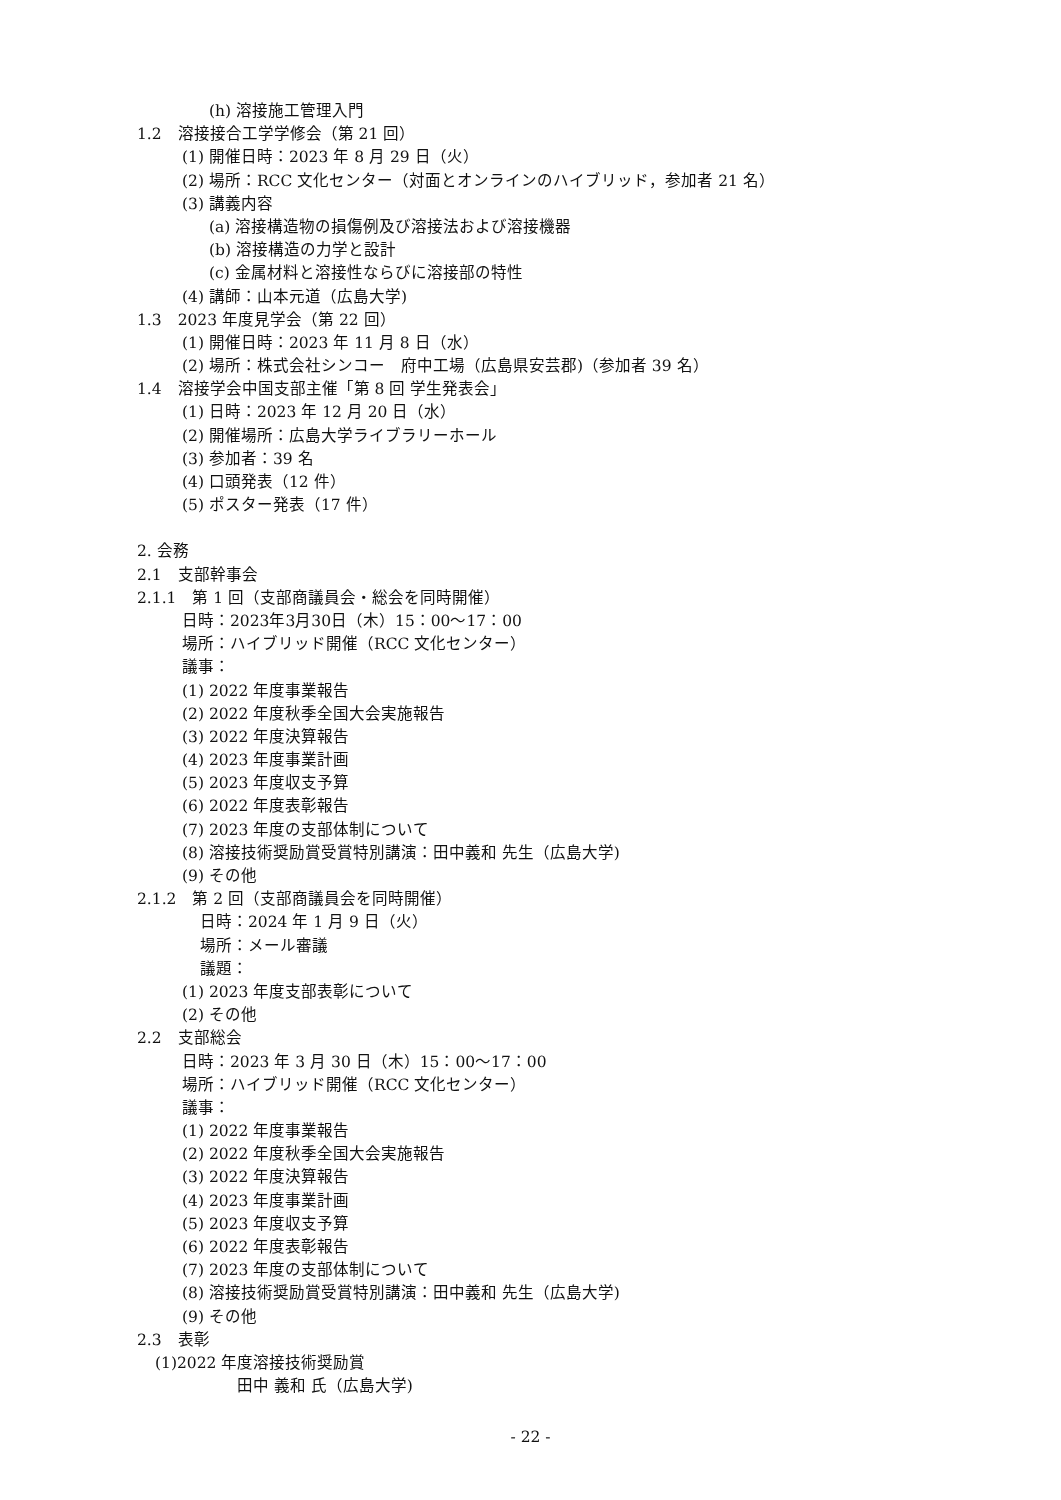(h) 溶接施工管理入門
1.2　溶接接合工学学修会（第 21 回）
(1) 開催日時：2023 年 8 月 29 日（火）
(2) 場所：RCC 文化センター（対面とオンラインのハイブリッド，参加者 21 名）
(3) 講義内容
(a) 溶接構造物の損傷例及び溶接法および溶接機器
(b) 溶接構造の力学と設計
(c) 金属材料と溶接性ならびに溶接部の特性
(4) 講師：山本元道（広島大学)
1.3　2023 年度見学会（第 22 回）
(1) 開催日時：2023 年 11 月 8 日（水）
(2) 場所：株式会社シンコー　府中工場（広島県安芸郡)（参加者 39 名）
1.4　溶接学会中国支部主催「第 8 回 学生発表会」
(1) 日時：2023 年 12 月 20 日（水）
(2) 開催場所：広島大学ライブラリーホール
(3) 参加者：39 名
(4) 口頭発表（12 件）
(5) ポスター発表（17 件）
2. 会務
2.1　支部幹事会
2.1.1　第 1 回（支部商議員会・総会を同時開催）
日時：2023年3月30日（木）15：00～17：00
場所：ハイブリッド開催（RCC 文化センター）
議事：
(1) 2022 年度事業報告
(2) 2022 年度秋季全国大会実施報告
(3) 2022 年度決算報告
(4) 2023 年度事業計画
(5) 2023 年度収支予算
(6) 2022 年度表彰報告
(7) 2023 年度の支部体制について
(8) 溶接技術奨励賞受賞特別講演：田中義和 先生（広島大学)
(9) その他
2.1.2　第 2 回（支部商議員会を同時開催）
日時：2024 年 1 月 9 日（火）
場所：メール審議
議題：
(1) 2023 年度支部表彰について
(2) その他
2.2　支部総会
日時：2023 年 3 月 30 日（木）15：00～17：00
場所：ハイブリッド開催（RCC 文化センター）
議事：
(1) 2022 年度事業報告
(2) 2022 年度秋季全国大会実施報告
(3) 2022 年度決算報告
(4) 2023 年度事業計画
(5) 2023 年度収支予算
(6) 2022 年度表彰報告
(7) 2023 年度の支部体制について
(8) 溶接技術奨励賞受賞特別講演：田中義和 先生（広島大学)
(9) その他
2.3　表彰
(1)2022 年度溶接技術奨励賞
田中 義和 氏（広島大学)
- 22 -